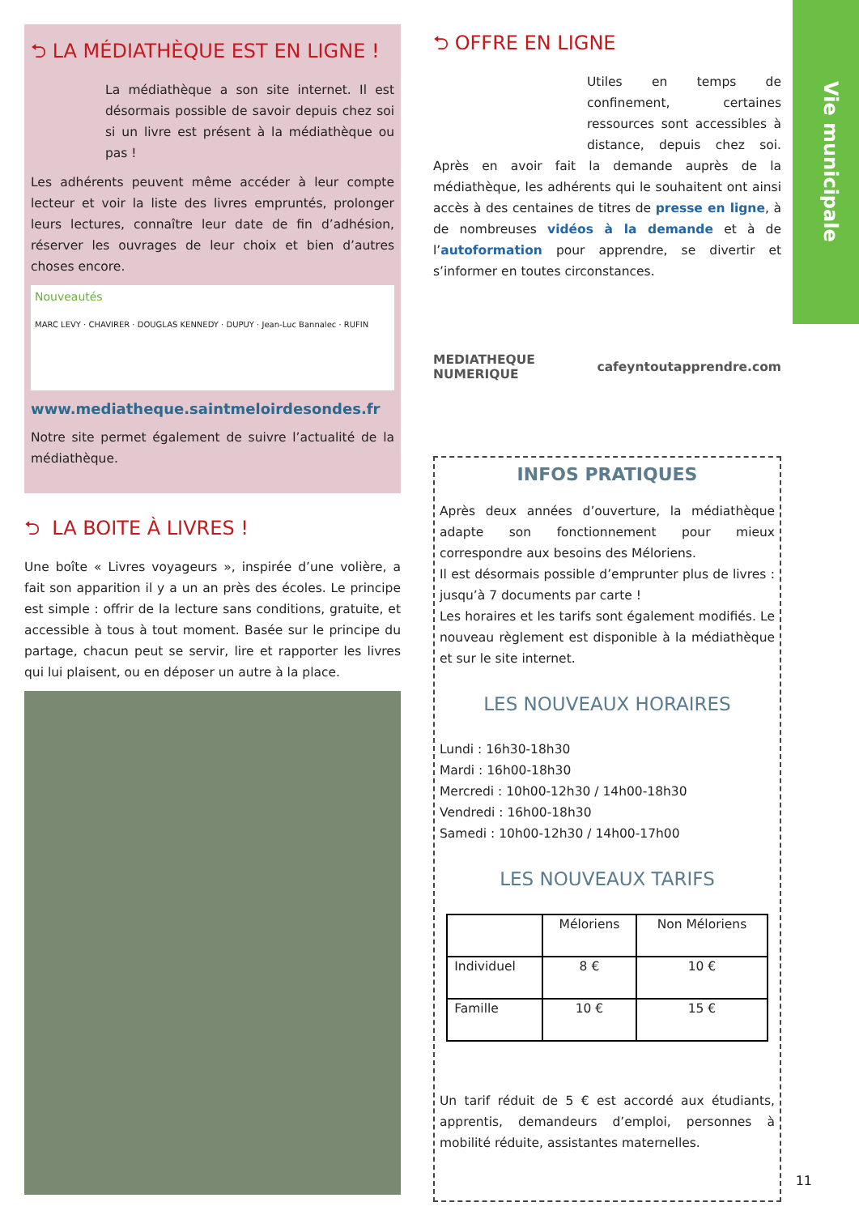Vie municipale
⮌ LA MÉDIATHÈQUE EST EN LIGNE !
La médiathèque a son site internet. Il est désormais possible de savoir depuis chez soi si un livre est présent à la médiathèque ou pas !
Les adhérents peuvent même accéder à leur compte lecteur et voir la liste des livres empruntés, prolonger leurs lectures, connaître leur date de fin d’adhésion, réserver les ouvrages de leur choix et bien d’autres choses encore.
Nouveautés
MARC LEVY · CHAVIRER · DOUGLAS KENNEDY · DUPUY · Jean-Luc Bannalec · RUFIN
www.mediatheque.saintmeloirdesondes.fr
Notre site permet également de suivre l’actualité de la médiathèque.
⮌ LA BOITE À LIVRES !
Une boîte « Livres voyageurs », inspirée d’une volière, a fait son apparition il y a un an près des écoles. Le principe est simple : offrir de la lecture sans conditions, gratuite, et accessible à tous à tout moment. Basée sur le principe du partage, chacun peut se servir, lire et rapporter les livres qui lui plaisent, ou en déposer un autre à la place.
⮌ OFFRE EN LIGNE
Utiles en temps de confinement, certaines ressources sont accessibles à distance, depuis chez soi. Après en avoir fait la demande auprès de la médiathèque, les adhérents qui le souhaitent ont ainsi accès à des centaines de titres de presse en ligne, à de nombreuses vidéos à la demande et à de l’autoformation pour apprendre, se divertir et s’informer en toutes circonstances.
MEDIATHEQUE NUMERIQUE cafeyn toutapprendre.com
INFOS PRATIQUES
Après deux années d’ouverture, la médiathèque adapte son fonctionnement pour mieux correspondre aux besoins des Méloriens.
Il est désormais possible d’emprunter plus de livres : jusqu’à 7 documents par carte !
Les horaires et les tarifs sont également modifiés. Le nouveau règlement est disponible à la médiathèque et sur le site internet.
LES NOUVEAUX HORAIRES
Lundi : 16h30-18h30
Mardi : 16h00-18h30
Mercredi : 10h00-12h30 / 14h00-18h30
Vendredi : 16h00-18h30
Samedi : 10h00-12h30 / 14h00-17h00
LES NOUVEAUX TARIFS
| | Méloriens | Non Méloriens |
| --- | --- | --- |
| Individuel | 8 € | 10 € |
| Famille | 10 € | 15 € |
Un tarif réduit de 5 € est accordé aux étudiants, apprentis, demandeurs d’emploi, personnes à mobilité réduite, assistantes maternelles.
11